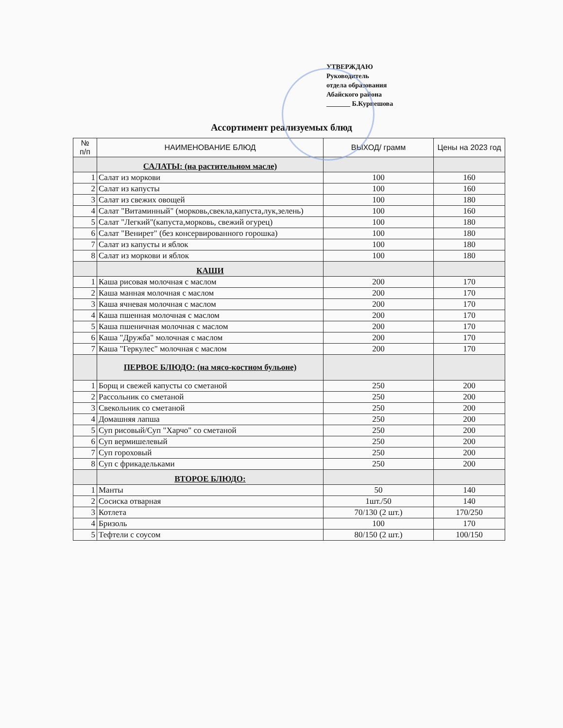УТВЕРЖДАЮ
Руководитель
отдела образования
Абайского района
_______ Б.Курпешова
Ассортимент реализуемых блюд
| № п/п | НАИМЕНОВАНИЕ БЛЮД | ВЫХОД/ грамм | Цены на 2023 год |
| --- | --- | --- | --- |
| | САЛАТЫ: (на растительном масле) | | |
| 1 | Салат из моркови | 100 | 160 |
| 2 | Салат из капусты | 100 | 160 |
| 3 | Салат из свежих овощей | 100 | 180 |
| 4 | Салат "Витаминный" (морковь,свекла,капуста,лук,зелень) | 100 | 160 |
| 5 | Салат "Легкий"(капуста,морковь, свежий огурец) | 100 | 180 |
| 6 | Салат "Венирет" (без консервированного горошка) | 100 | 180 |
| 7 | Салат из капусты и яблок | 100 | 180 |
| 8 | Салат из моркови и яблок | 100 | 180 |
| | КАШИ | | |
| 1 | Каша рисовая молочная с маслом | 200 | 170 |
| 2 | Каша манная молочная с маслом | 200 | 170 |
| 3 | Каша ячневая молочная с маслом | 200 | 170 |
| 4 | Каша пшенная молочная с маслом | 200 | 170 |
| 5 | Каша пшеничная молочная с маслом | 200 | 170 |
| 6 | Каша "Дружба" молочная с маслом | 200 | 170 |
| 7 | Каша "Геркулес" молочная с маслом | 200 | 170 |
| | ПЕРВОЕ БЛЮДО: (на мясо-костном бульоне) | | |
| 1 | Борщ и свежей капусты со сметаной | 250 | 200 |
| 2 | Рассольник со сметаной | 250 | 200 |
| 3 | Свекольник со сметаной | 250 | 200 |
| 4 | Домашняя лапша | 250 | 200 |
| 5 | Суп рисовый/Суп "Харчо" со сметаной | 250 | 200 |
| 6 | Суп вермишелевый | 250 | 200 |
| 7 | Суп гороховый | 250 | 200 |
| 8 | Суп с фрикадельками | 250 | 200 |
| | ВТОРОЕ БЛЮДО: | | |
| 1 | Манты | 50 | 140 |
| 2 | Сосиска отварная | 1шт./50 | 140 |
| 3 | Котлета | 70/130 (2 шт.) | 170/250 |
| 4 | Бризоль | 100 | 170 |
| 5 | Тефтели с соусом | 80/150 (2 шт.) | 100/150 |